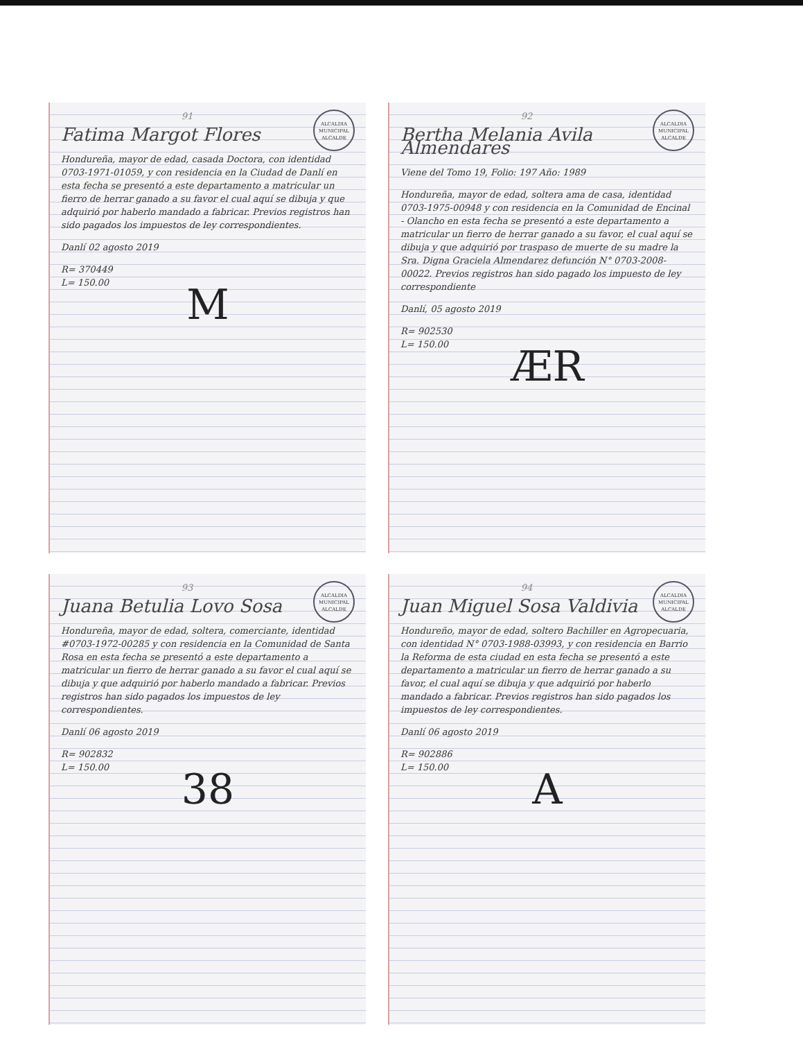ALCALDIA MUNICIPAL ALCALDE
91
Fatima Margot Flores
Hondureña, mayor de edad, casada Doctora, con identidad 0703-1971-01059, y con residencia en la Ciudad de Danlí en esta fecha se presentó a este departamento a matricular un fierro de herrar ganado a su favor el cual aquí se dibuja y que adquirió por haberlo mandado a fabricar. Previos registros han sido pagados los impuestos de ley correspondientes.
Danlí 02 agosto 2019
R= 370449
L= 150.00
M
ALCALDIA MUNICIPAL ALCALDE
92
Bertha Melania Avila Almendares
Viene del Tomo 19, Folio: 197 Año: 1989
Hondureña, mayor de edad, soltera ama de casa, identidad 0703-1975-00948 y con residencia en la Comunidad de Encinal - Olancho en esta fecha se presentó a este departamento a matricular un fierro de herrar ganado a su favor, el cual aquí se dibuja y que adquirió por traspaso de muerte de su madre la Sra. Digna Graciela Almendarez defunción N° 0703-2008-00022. Previos registros han sido pagado los impuesto de ley correspondiente
Danlí, 05 agosto 2019
R= 902530
L= 150.00
ÆR
ALCALDIA MUNICIPAL ALCALDE
93
Juana Betulia Lovo Sosa
Hondureña, mayor de edad, soltera, comerciante, identidad #0703-1972-00285 y con residencia en la Comunidad de Santa Rosa en esta fecha se presentó a este departamento a matricular un fierro de herrar ganado a su favor el cual aquí se dibuja y que adquirió por haberlo mandado a fabricar. Previos registros han sido pagados los impuestos de ley correspondientes.
Danlí 06 agosto 2019
R= 902832
L= 150.00
38
ALCALDIA MUNICIPAL ALCALDE
94
Juan Miguel Sosa Valdivia
Hondureño, mayor de edad, soltero Bachiller en Agropecuaria, con identidad N° 0703-1988-03993, y con residencia en Barrio la Reforma de esta ciudad en esta fecha se presentó a este departamento a matricular un fierro de herrar ganado a su favor, el cual aquí se dibuja y que adquirió por haberlo mandado a fabricar. Previos registros han sido pagados los impuestos de ley correspondientes.
Danlí 06 agosto 2019
R= 902886
L= 150.00
A